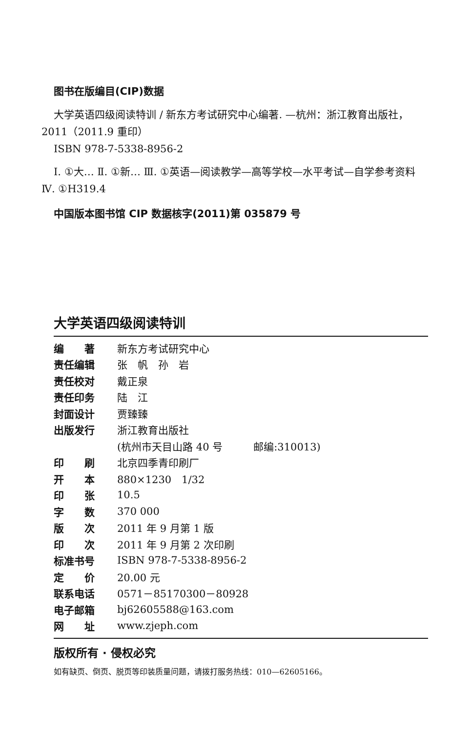图书在版编目(CIP)数据
大学英语四级阅读特训 / 新东方考试研究中心编著. —杭州：浙江教育出版社，2011（2011.9 重印）
ISBN 978-7-5338-8956-2
Ⅰ. ①大… Ⅱ. ①新… Ⅲ. ①英语—阅读教学—高等学校—水平考试—自学参考资料 Ⅳ. ①H319.4
中国版本图书馆 CIP 数据核字(2011)第 035879 号
大学英语四级阅读特训
| 编 著 | 新东方考试研究中心 |
| 责任编辑 | 张 帆 孙 岩 |
| 责任校对 | 戴正泉 |
| 责任印务 | 陆 江 |
| 封面设计 | 贾臻臻 |
| 出版发行 | 浙江教育出版社 |
| | (杭州市天目山路 40 号 邮编:310013) |
| 印 刷 | 北京四季青印刷厂 |
| 开 本 | 880×1230 1/32 |
| 印 张 | 10.5 |
| 字 数 | 370 000 |
| 版 次 | 2011 年 9 月第 1 版 |
| 印 次 | 2011 年 9 月第 2 次印刷 |
| 标准书号 | ISBN 978-7-5338-8956-2 |
| 定 价 | 20.00 元 |
| 联系电话 | 0571－85170300－80928 |
| 电子邮箱 | bj62605588@163.com |
| 网 址 | www.zjeph.com |
版权所有 · 侵权必究
如有缺页、倒页、脱页等印装质量问题，请拨打服务热线：010—62605166。